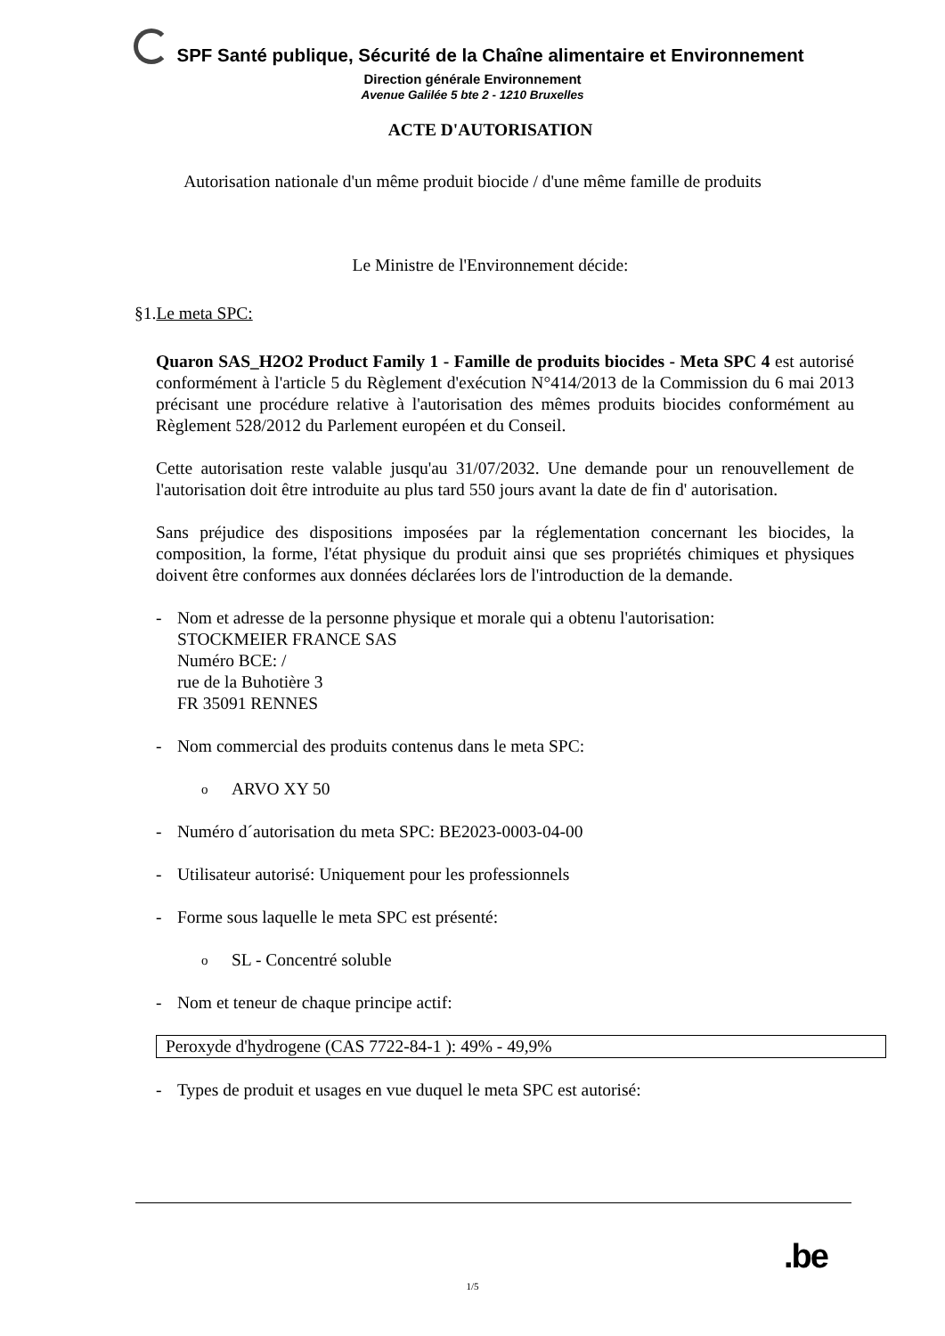SPF Santé publique, Sécurité de la Chaîne alimentaire et Environnement
Direction générale Environnement
Avenue Galilée 5 bte 2 - 1210 Bruxelles
ACTE D'AUTORISATION
Autorisation nationale d'un même produit biocide / d'une même famille de produits
Le Ministre de l'Environnement décide:
§1.Le meta SPC:
Quaron SAS_H2O2 Product Family 1 - Famille de produits biocides - Meta SPC 4 est autorisé conformément à l'article 5 du Règlement d'exécution N°414/2013 de la Commission du 6 mai 2013 précisant une procédure relative à l'autorisation des mêmes produits biocides conformément au Règlement 528/2012 du Parlement européen et du Conseil.
Cette autorisation reste valable jusqu'au 31/07/2032. Une demande pour un renouvellement de l'autorisation doit être introduite au plus tard 550 jours avant la date de fin d' autorisation.
Sans préjudice des dispositions imposées par la réglementation concernant les biocides, la composition, la forme, l'état physique du produit ainsi que ses propriétés chimiques et physiques doivent être conformes aux données déclarées lors de l'introduction de la demande.
- Nom et adresse de la personne physique et morale qui a obtenu l'autorisation:
STOCKMEIER FRANCE SAS
Numéro BCE: /
rue de la Buhotière 3
FR 35091 RENNES
- Nom commercial des produits contenus dans le meta SPC:
o ARVO XY 50
- Numéro d´autorisation du meta SPC: BE2023-0003-04-00
- Utilisateur autorisé: Uniquement pour les professionnels
- Forme sous laquelle le meta SPC est présenté:
o SL - Concentré soluble
- Nom et teneur de chaque principe actif:
| Peroxyde d'hydrogene (CAS 7722-84-1 ): 49% - 49,9% |
- Types de produit et usages en vue duquel le meta SPC est autorisé:
.be
1/5